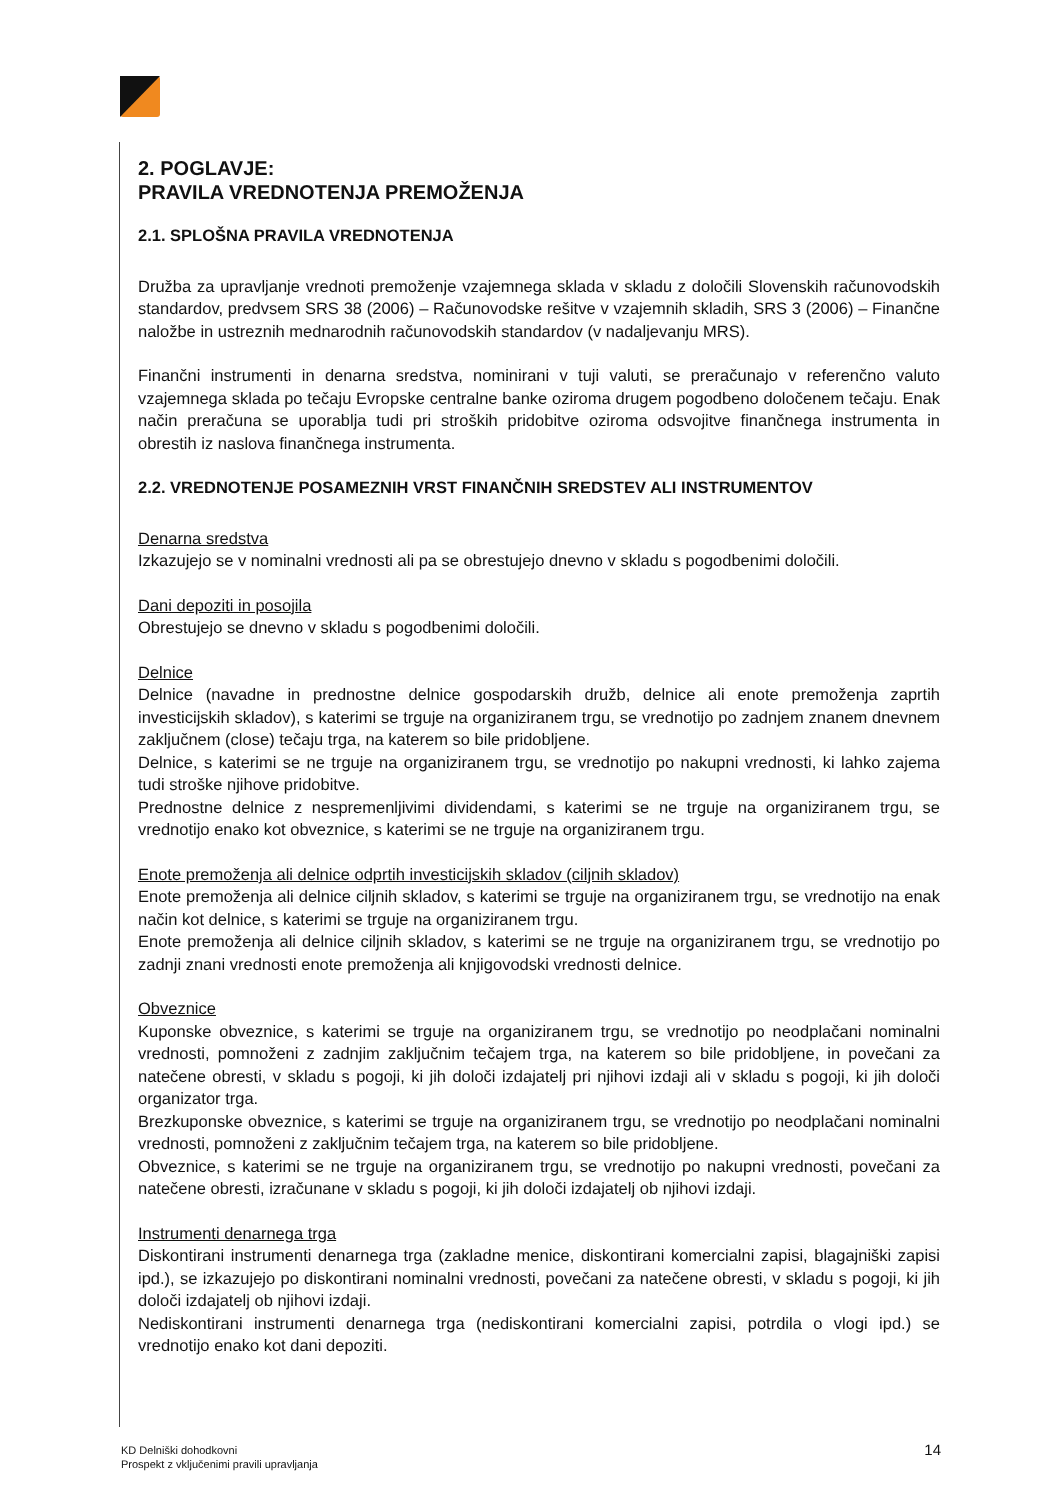2. POGLAVJE:
PRAVILA VREDNOTENJA PREMOŽENJA
2.1. SPLOŠNA PRAVILA VREDNOTENJA
Družba za upravljanje vrednoti premoženje vzajemnega sklada v skladu z določili Slovenskih računovodskih standardov, predvsem SRS 38 (2006) – Računovodske rešitve v vzajemnih skladih, SRS 3 (2006) – Finančne naložbe in ustreznih mednarodnih računovodskih standardov (v nadaljevanju MRS).
Finančni instrumenti in denarna sredstva, nominirani v tuji valuti, se preračunajo v referenčno valuto vzajemnega sklada po tečaju Evropske centralne banke oziroma drugem pogodbeno določenem tečaju. Enak način preračuna se uporablja tudi pri stroških pridobitve oziroma odsvojitve finančnega instrumenta in obrestih iz naslova finančnega instrumenta.
2.2. VREDNOTENJE POSAMEZNIH VRST FINANČNIH SREDSTEV ALI INSTRUMENTOV
Denarna sredstva
Izkazujejo se v nominalni vrednosti ali pa se obrestujejo dnevno v skladu s pogodbenimi določili.
Dani depoziti in posojila
Obrestujejo se dnevno v skladu s pogodbenimi določili.
Delnice
Delnice (navadne in prednostne delnice gospodarskih družb, delnice ali enote premoženja zaprtih investicijskih skladov), s katerimi se trguje na organiziranem trgu, se vrednotijo po zadnjem znanem dnevnem zaključnem (close) tečaju trga, na katerem so bile pridobljene.
Delnice, s katerimi se ne trguje na organiziranem trgu, se vrednotijo po nakupni vrednosti, ki lahko zajema tudi stroške njihove pridobitve.
Prednostne delnice z nespremenljivimi dividendami, s katerimi se ne trguje na organiziranem trgu, se vrednotijo enako kot obveznice, s katerimi se ne trguje na organiziranem trgu.
Enote premoženja ali delnice odprtih investicijskih skladov (ciljnih skladov)
Enote premoženja ali delnice ciljnih skladov, s katerimi se trguje na organiziranem trgu, se vrednotijo na enak način kot delnice, s katerimi se trguje na organiziranem trgu.
Enote premoženja ali delnice ciljnih skladov, s katerimi se ne trguje na organiziranem trgu, se vrednotijo po zadnji znani vrednosti enote premoženja ali knjigovodski vrednosti delnice.
Obveznice
Kuponske obveznice, s katerimi se trguje na organiziranem trgu, se vrednotijo po neodplačani nominalni vrednosti, pomnoženi z zadnjim zaključnim tečajem trga, na katerem so bile pridobljene, in povečani za natečene obresti, v skladu s pogoji, ki jih določi izdajatelj pri njihovi izdaji ali v skladu s pogoji, ki jih določi organizator trga.
Brezkuponske obveznice, s katerimi se trguje na organiziranem trgu, se vrednotijo po neodplačani nominalni vrednosti, pomnoženi z zaključnim tečajem trga, na katerem so bile pridobljene.
Obveznice, s katerimi se ne trguje na organiziranem trgu, se vrednotijo po nakupni vrednosti, povečani za natečene obresti, izračunane v skladu s pogoji, ki jih določi izdajatelj ob njihovi izdaji.
Instrumenti denarnega trga
Diskontirani instrumenti denarnega trga (zakladne menice, diskontirani komercialni zapisi, blagajniški zapisi ipd.), se izkazujejo po diskontirani nominalni vrednosti, povečani za natečene obresti, v skladu s pogoji, ki jih določi izdajatelj ob njihovi izdaji.
Nediskontirani instrumenti denarnega trga (nediskontirani komercialni zapisi, potrdila o vlogi ipd.) se vrednotijo enako kot dani depoziti.
KD Delniški dohodkovni
Prospekt z vključenimi pravili upravljanja
14